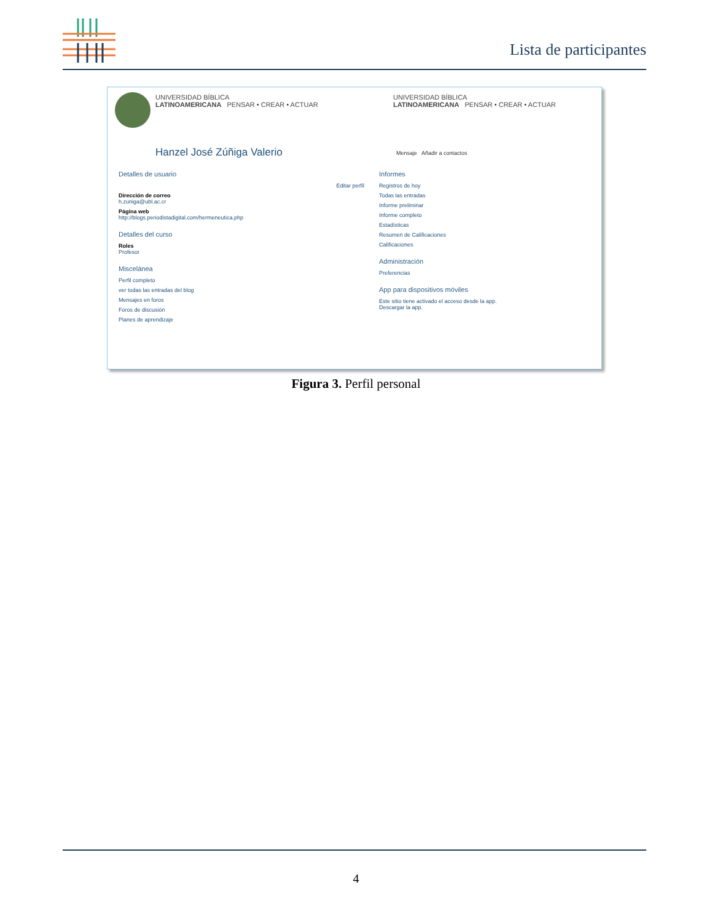Lista de participantes
UNIVERSIDAD BÍBLICA
LATINOAMERICANA PENSAR • CREAR • ACTUAR
Hanzel José Zúñiga Valerio
UNIVERSIDAD BÍBLICA
LATINOAMERICANA PENSAR • CREAR • ACTUAR
Mensaje Añadir a contactos
Detalles de usuario
Editar perfil
Dirección de correo
h.zuniga@ubl.ac.cr
Página web
http://blogs.periodistadigital.com/hermeneutica.php
Detalles del curso
Roles
Profesor
Miscelánea
Perfil completo
ver todas las entradas del blog
Mensajes en foros
Foros de discusión
Planes de aprendizaje
Informes
Registros de hoy
Todas las entradas
Informe preliminar
Informe completo
Estadísticas
Resumen de Calificaciones
Calificaciones
Administración
Preferencias
App para dispositivos móviles
Este sitio tiene activado el acceso desde la app.
Descargar la app.
Figura 3. Perfil personal
4